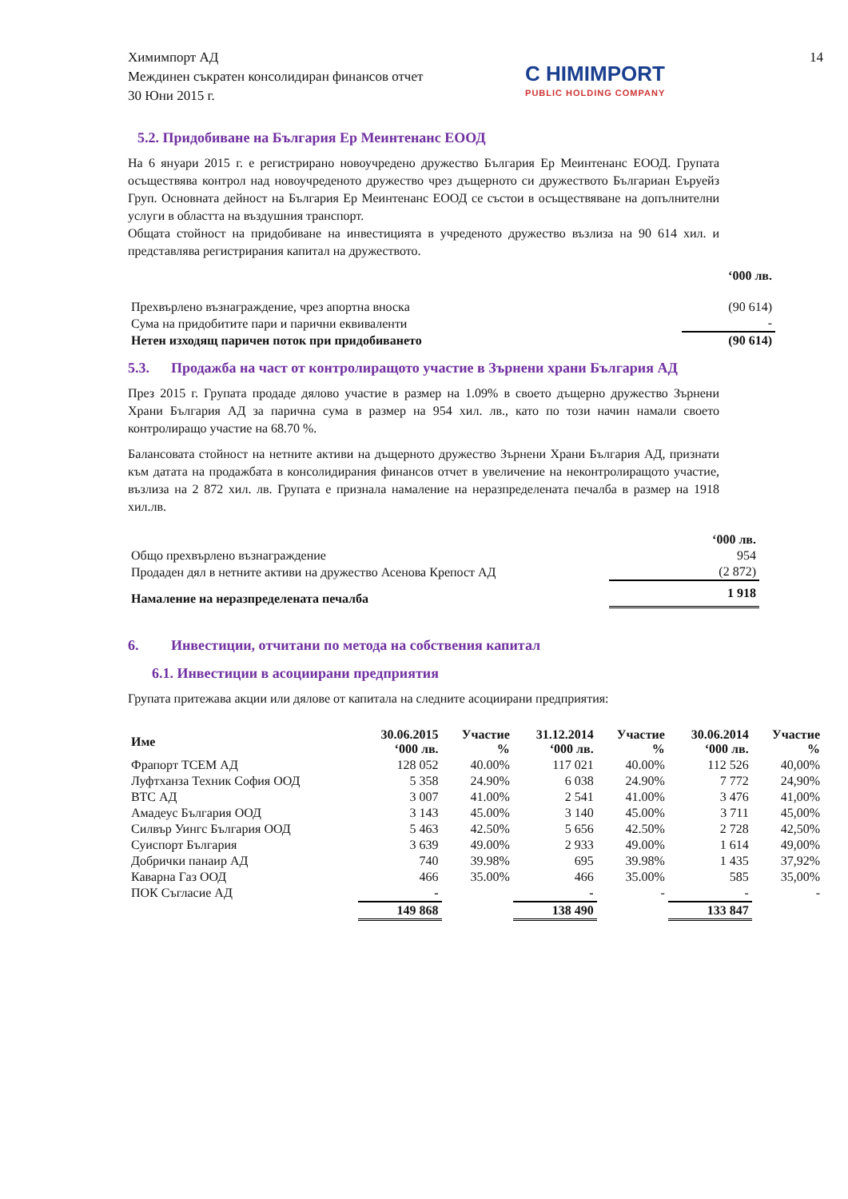Химимпорт АД
Междинен съкратен консолидиран финансов отчет
30 Юни 2015 г.
C HIMIMPORT
PUBLIC HOLDING COMPANY
14
5.2. Придобиване на България Ер Меинтенанс ЕООД
На 6 януари 2015 г. е регистрирано новоучредено дружество България Ер Меинтенанс ЕООД. Групата осъществява контрол над новоучреденото дружество чрез дъщерното си дружеството Българиан Еъруейз Груп. Основната дейност на България Ер Меинтенанс ЕООД се състои в осъществяване на допълнителни услуги в областта на въздушния транспорт.
Общата стойност на придобиване на инвестицията в учреденото дружество възлиза на 90 614 хил. и представлява регистрирания капитал на дружеството.
| | ‘000 лв. |
| Прехвърлено възнаграждение, чрез апортна вноска | (90 614) |
| Сума на придобитите пари и парични еквиваленти | - |
| Нетен изходящ паричен поток при придобиването | (90 614) |
5.3. Продажба на част от контролиращото участие в Зърнени храни България АД
През 2015 г. Групата продаде дялово участие в размер на 1.09% в своето дъщерно дружество Зърнени Храни България АД за парична сума в размер на 954 хил. лв., като по този начин намали своето контролиращо участие на 68.70 %.
Балансовата стойност на нетните активи на дъщерното дружество Зърнени Храни България АД, признати към датата на продажбата в консолидирания финансов отчет в увеличение на неконтролиращото участие, възлиза на 2 872 хил. лв. Групата е признала намаление на неразпределената печалба в размер на 1918 хил.лв.
| | ‘000 лв. |
| Общо прехвърлено възнаграждение | 954 |
| Продаден дял в нетните активи на дружество Асенова Крепост АД | (2 872) |
| Намаление на неразпределената печалба | 1 918 |
6. Инвестиции, отчитани по метода на собствения капитал
6.1. Инвестиции в асоциирани предприятия
Групата притежава акции или дялове от капитала на следните асоциирани предприятия:
| Име | 30.06.2015 ‘000 лв. | Участие % | 31.12.2014 ‘000 лв. | Участие % | 30.06.2014 ‘000 лв. | Участие % |
| --- | --- | --- | --- | --- | --- | --- |
| Фрапорт ТСЕМ АД | 128 052 | 40.00% | 117 021 | 40.00% | 112 526 | 40,00% |
| Луфтханза Техник София ООД | 5 358 | 24.90% | 6 038 | 24.90% | 7 772 | 24,90% |
| ВТС АД | 3 007 | 41.00% | 2 541 | 41.00% | 3 476 | 41,00% |
| Амадеус България ООД | 3 143 | 45.00% | 3 140 | 45.00% | 3 711 | 45,00% |
| Силвър Уингс България ООД | 5 463 | 42.50% | 5 656 | 42.50% | 2 728 | 42,50% |
| Суиспорт България | 3 639 | 49.00% | 2 933 | 49.00% | 1 614 | 49,00% |
| Добрички панаир АД | 740 | 39.98% | 695 | 39.98% | 1 435 | 37,92% |
| Каварна Газ ООД | 466 | 35.00% | 466 | 35.00% | 585 | 35,00% |
| ПОК Съгласие АД | - | | - | - | - | - |
| | 149 868 | | 138 490 | | 133 847 | |